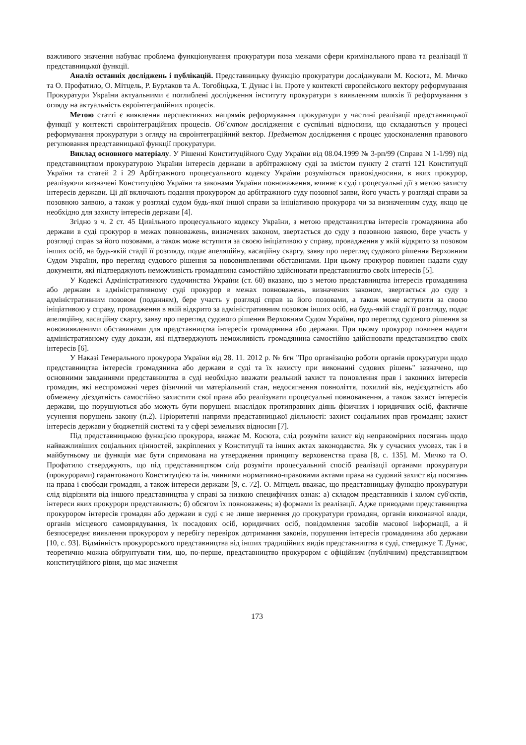важливого значення набуває проблема функціонування прокуратури поза межами сфери кримінального права та реалізації її представницької функції.
Аналіз останніх досліджень і публікацій. Представницьку функцію прокуратури досліджували М. Косюта, М. Мичко та О. Профатило, О. Мітцель, Р. Бурлаков та А. Тогобіцька, Т. Дунас і ін. Проте у контексті європейського вектору реформування Прокуратури України актуальними є поглиблені дослідження інституту прокуратури з виявленням шляхів її реформування з огляду на актуальність євроінтеграційних процесів.
Метою статті є виявлення перспективних напрямів реформування прокуратури у частині реалізації представницької функції у контексті євроінтеграційних процесів. Об’єктом дослідження є суспільні відносини, що складаються у процесі реформування прокуратури з огляду на євроінтеграційний вектор. Предметом дослідження є процес удосконалення правового регулювання представницької функції прокуратури.
Виклад основного матеріалу. У Рішенні Конституційного Суду України від 08.04.1999 № 3-рп/99 (Справа N 1-1/99) під представництвом прокуратурою України інтересів держави в арбітражному суді за змістом пункту 2 статті 121 Конституції України та статей 2 і 29 Арбітражного процесуального кодексу України розуміються правовідносини, в яких прокурор, реалізуючи визначені Конституцією України та законами України повноваження, вчиняє в суді процесуальні дії з метою захисту інтересів держави. Ці дії включають подання прокурором до арбітражного суду позовної заяви, його участь у розгляді справи за позовною заявою, а також у розгляді судом будь-якої іншої справи за ініціативою прокурора чи за визначенням суду, якщо це необхідно для захисту інтересів держави [4].
Згідно з ч. 2 ст. 45 Цивільного процесуального кодексу України, з метою представництва інтересів громадянина або держави в суді прокурор в межах повноважень, визначених законом, звертається до суду з позовною заявою, бере участь у розгляді справ за його позовами, а також може вступити за своєю ініціативою у справу, провадження у якій відкрито за позовом інших осіб, на будь-якій стадії її розгляду, подає апеляційну, касаційну скаргу, заяву про перегляд судового рішення Верховним Судом України, про перегляд судового рішення за нововиявленими обставинами. При цьому прокурор повинен надати суду документи, які підтверджують неможливість громадянина самостійно здійснювати представництво своїх інтересів [5].
У Кодексі Адміністративного судочинства України (ст. 60) вказано, що з метою представництва інтересів громадянина або держави в адміністративному суді прокурор в межах повноважень, визначених законом, звертається до суду з адміністративним позовом (поданням), бере участь у розгляді справ за його позовами, а також може вступити за своєю ініціативою у справу, провадження в якій відкрито за адміністративним позовом інших осіб, на будь-якій стадії її розгляду, подає апеляційну, касаційну скаргу, заяву про перегляд судового рішення Верховним Судом України, про перегляд судового рішення за нововиявленими обставинами для представництва інтересів громадянина або держави. При цьому прокурор повинен надати адміністративному суду докази, які підтверджують неможливість громадянина самостійно здійснювати представництво своїх інтересів [6].
У Наказі Генерального прокурора України від 28. 11. 2012 р. № 6гн "Про організацію роботи органів прокуратури щодо представництва інтересів громадянина або держави в суді та їх захисту при виконанні судових рішень" зазначено, що основними завданнями представництва в суді необхідно вважати реальний захист та поновлення прав і законних інтересів громадян, які неспроможні через фізичний чи матеріальний стан, недосягнення повноліття, похилий вік, недієздатність або обмежену дієздатність самостійно захистити свої права або реалізувати процесуальні повноваження, а також захист інтересів держави, що порушуються або можуть бути порушені внаслідок протиправних діянь фізичних і юридичних осіб, фактичне усунення порушень закону (п.2). Пріоритетні напрями представницької діяльності: захист соціальних прав громадян; захист інтересів держави у бюджетній системі та у сфері земельних відносин [7].
Під представницькою функцією прокурора, вважає М. Косюта, слід розуміти захист від неправомірних посягань щодо найважливіших соціальних цінностей, закріплених у Конституції та інших актах законодавства. Як у сучасних умовах, так і в майбутньому ця функція має бути спрямована на утвердження принципу верховенства права [8, с. 135]. М. Мичко та О. Профатило стверджують, що під представництвом слід розуміти процесуальний спосіб реалізації органами прокуратури (прокурорами) гарантованого Конституцією та ін. чинними нормативно-правовими актами права на судовий захист від посягань на права і свободи громадян, а також інтереси держави [9, с. 72]. О. Мітцель вважає, що представницьку функцію прокуратури слід відрізняти від іншого представництва у справі за низкою специфічних ознак: а) складом представників і колом суб'єктів, інтереси яких прокурори представляють; б) обсягом їх повноважень; в) формами їх реалізації. Адже приводами представництва прокурором інтересів громадян або держави в суді є не лише звернення до прокуратури громадян, органів виконавчої влади, органів місцевого самоврядування, їх посадових осіб, юридичних осіб, повідомлення засобів масової інформації, а й безпосереднє виявлення прокурором у перебігу перевірок дотримання законів, порушення інтересів громадянина або держави [10, с. 93]. Відмінність прокурорського представництва від інших традиційних видів представництва в суді, стверджує Т. Дунас, теоретично можна обґрунтувати тим, що, по-перше, представництво прокурором є офіційним (публічним) представництвом конституційного рівня, що має значення
173